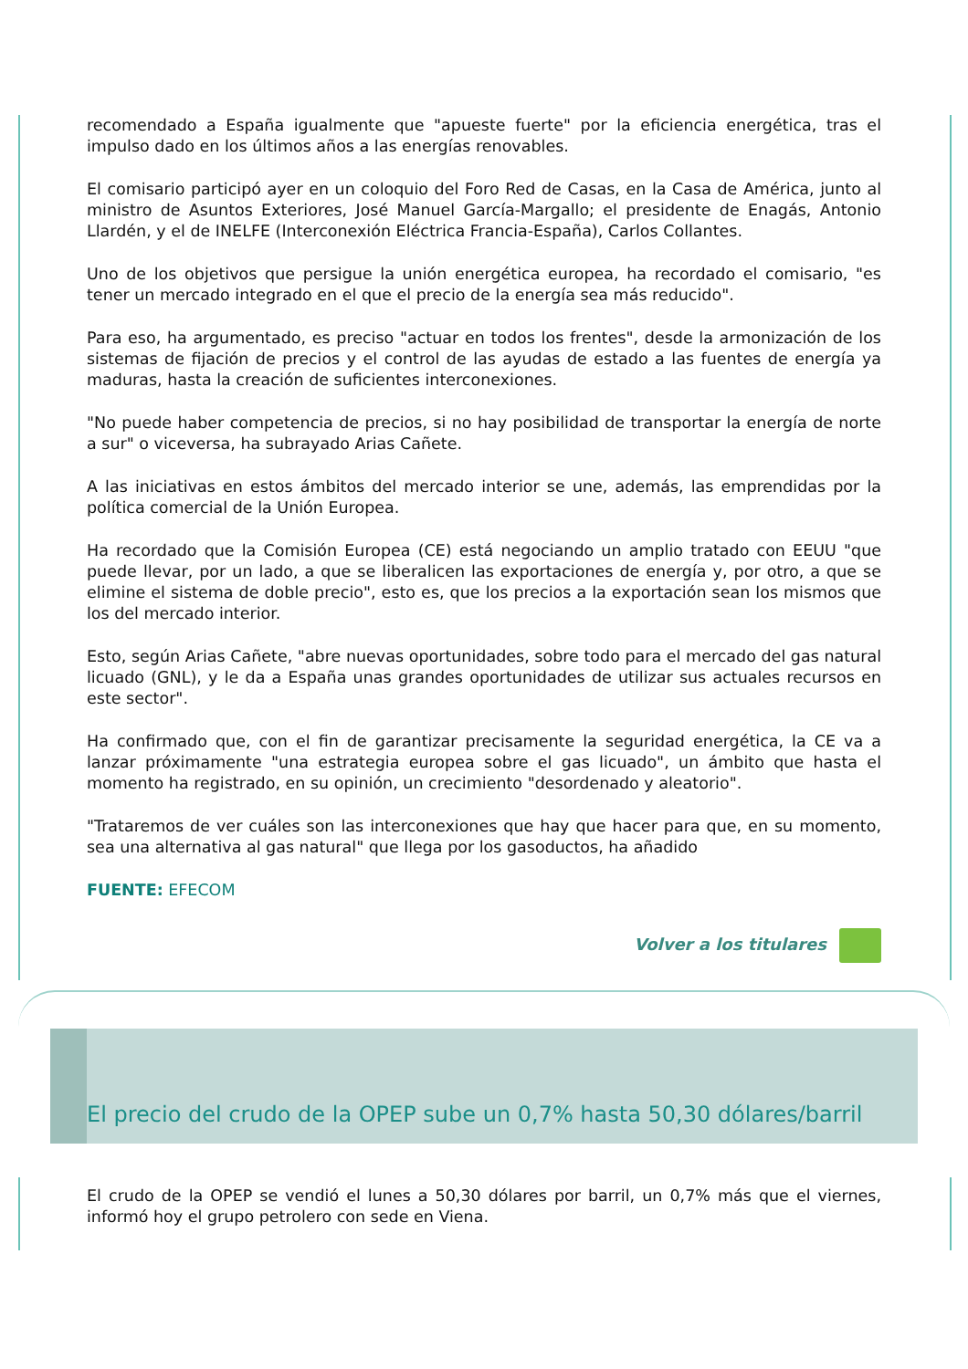recomendado a España igualmente que "apueste fuerte" por la eficiencia energética, tras el impulso dado en los últimos años a las energías renovables.
El comisario participó ayer en un coloquio del Foro Red de Casas, en la Casa de América, junto al ministro de Asuntos Exteriores, José Manuel García-Margallo; el presidente de Enagás, Antonio Llardén, y el de INELFE (Interconexión Eléctrica Francia-España), Carlos Collantes.
Uno de los objetivos que persigue la unión energética europea, ha recordado el comisario, "es tener un mercado integrado en el que el precio de la energía sea más reducido".
Para eso, ha argumentado, es preciso "actuar en todos los frentes", desde la armonización de los sistemas de fijación de precios y el control de las ayudas de estado a las fuentes de energía ya maduras, hasta la creación de suficientes interconexiones.
"No puede haber competencia de precios, si no hay posibilidad de transportar la energía de norte a sur" o viceversa, ha subrayado Arias Cañete.
A las iniciativas en estos ámbitos del mercado interior se une, además, las emprendidas por la política comercial de la Unión Europea.
Ha recordado que la Comisión Europea (CE) está negociando un amplio tratado con EEUU "que puede llevar, por un lado, a que se liberalicen las exportaciones de energía y, por otro, a que se elimine el sistema de doble precio", esto es, que los precios a la exportación sean los mismos que los del mercado interior.
Esto, según Arias Cañete, "abre nuevas oportunidades, sobre todo para el mercado del gas natural licuado (GNL), y le da a España unas grandes oportunidades de utilizar sus actuales recursos en este sector".
Ha confirmado que, con el fin de garantizar precisamente la seguridad energética, la CE va a lanzar próximamente "una estrategia europea sobre el gas licuado", un ámbito que hasta el momento ha registrado, en su opinión, un crecimiento "desordenado y aleatorio".
"Trataremos de ver cuáles son las interconexiones que hay que hacer para que, en su momento, sea una alternativa al gas natural" que llega por los gasoductos, ha añadido
FUENTE: EFECOM
Volver a los titulares
El precio del crudo de la OPEP sube un 0,7% hasta 50,30 dólares/barril
El crudo de la OPEP se vendió el lunes a 50,30 dólares por barril, un 0,7% más que el viernes, informó hoy el grupo petrolero con sede en Viena.